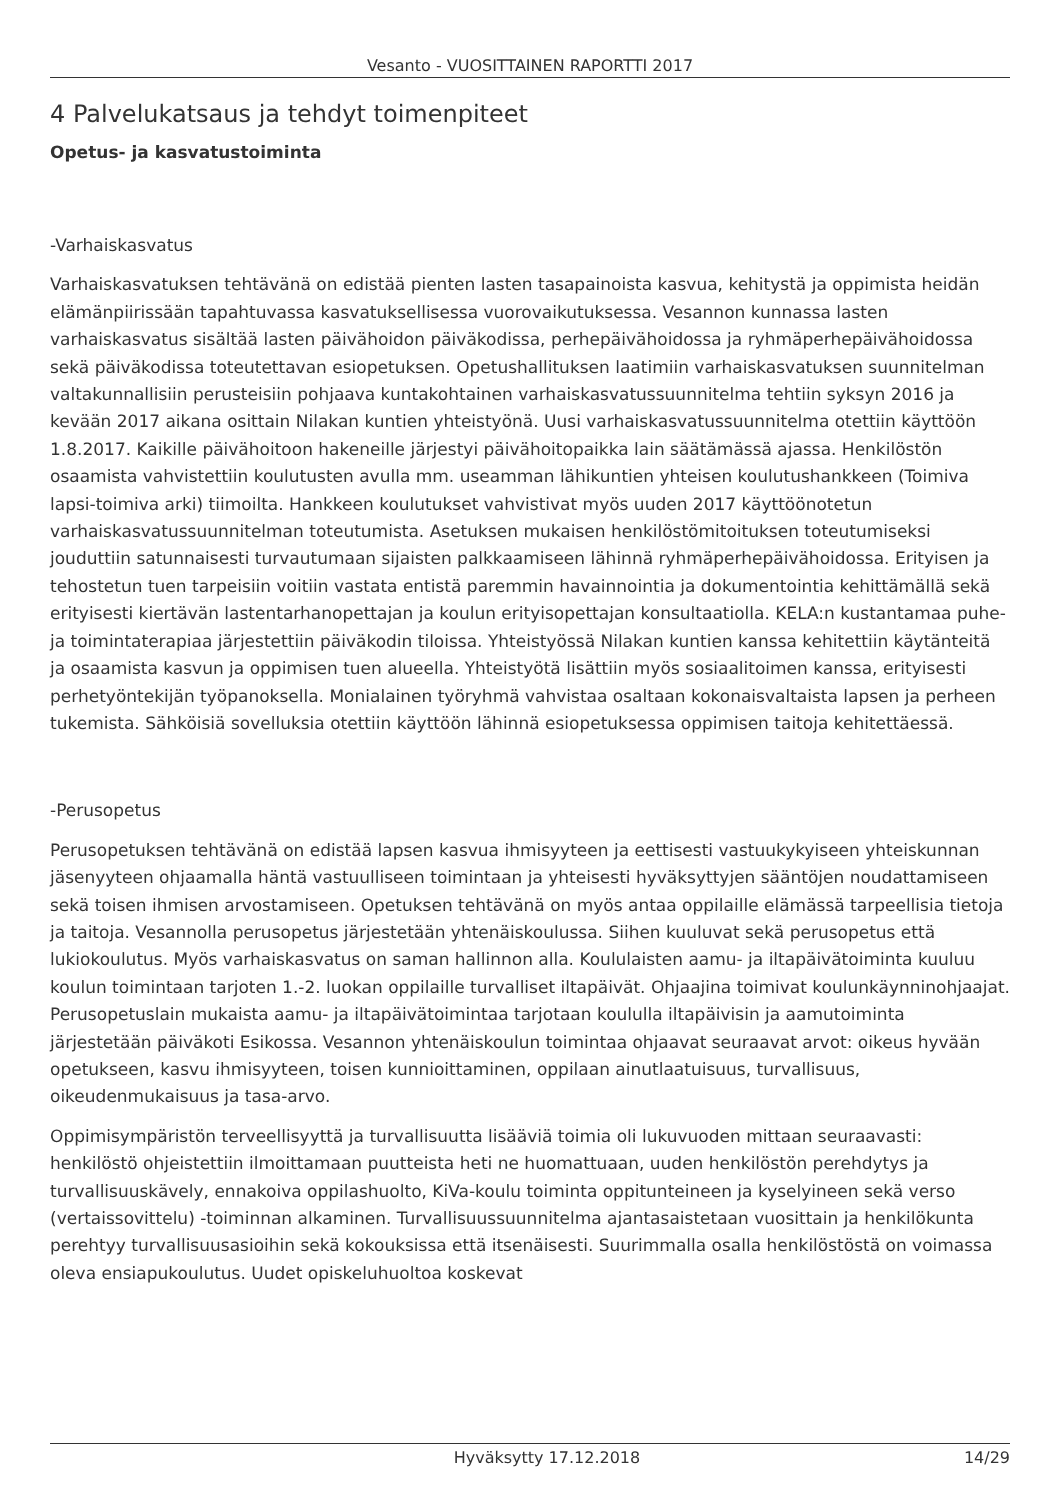Vesanto - VUOSITTAINEN RAPORTTI 2017
4 Palvelukatsaus ja tehdyt toimenpiteet
Opetus- ja kasvatustoiminta
-Varhaiskasvatus
Varhaiskasvatuksen tehtävänä on edistää pienten lasten tasapainoista kasvua, kehitystä ja oppimista heidän elämänpiirissään tapahtuvassa kasvatuksellisessa vuorovaikutuksessa. Vesannon kunnassa lasten varhaiskasvatus sisältää lasten päivähoidon päiväkodissa, perhepäivähoidossa ja ryhmäperhepäivähoidossa sekä päiväkodissa toteutettavan esiopetuksen. Opetushallituksen laatimiin varhaiskasvatuksen suunnitelman valtakunnallisiin perusteisiin pohjaava kuntakohtainen varhaiskasvatussuunnitelma tehtiin syksyn 2016 ja kevään 2017 aikana osittain Nilakan kuntien yhteistyönä. Uusi varhaiskasvatussuunnitelma otettiin käyttöön 1.8.2017. Kaikille päivähoitoon hakeneille järjestyi päivähoitopaikka lain säätämässä ajassa. Henkilöstön osaamista vahvistettiin koulutusten avulla mm. useamman lähikuntien yhteisen koulutushankkeen (Toimiva lapsi-toimiva arki) tiimoilta. Hankkeen koulutukset vahvistivat myös uuden 2017 käyttöönotetun varhaiskasvatussuunnitelman toteutumista. Asetuksen mukaisen henkilöstömitoituksen toteutumiseksi jouduttiin satunnaisesti turvautumaan sijaisten palkkaamiseen lähinnä ryhmäperhepäivähoidossa. Erityisen ja tehostetun tuen tarpeisiin voitiin vastata entistä paremmin havainnointia ja dokumentointia kehittämällä sekä erityisesti kiertävän lastentarhanopettajan ja koulun erityisopettajan konsultaatiolla. KELA:n kustantamaa puhe- ja toimintaterapiaa järjestettiin päiväkodin tiloissa. Yhteistyössä Nilakan kuntien kanssa kehitettiin käytänteitä ja osaamista kasvun ja oppimisen tuen alueella. Yhteistyötä lisättiin myös sosiaalitoimen kanssa, erityisesti perhetyöntekijän työpanoksella. Monialainen työryhmä vahvistaa osaltaan kokonaisvaltaista lapsen ja perheen tukemista. Sähköisiä sovelluksia otettiin käyttöön lähinnä esiopetuksessa oppimisen taitoja kehitettäessä.
-Perusopetus
Perusopetuksen tehtävänä on edistää lapsen kasvua ihmisyyteen ja eettisesti vastuukykyiseen yhteiskunnan jäsenyyteen ohjaamalla häntä vastuulliseen toimintaan ja yhteisesti hyväksyttyjen sääntöjen noudattamiseen sekä toisen ihmisen arvostamiseen. Opetuksen tehtävänä on myös antaa oppilaille elämässä tarpeellisia tietoja ja taitoja. Vesannolla perusopetus järjestetään yhtenäiskoulussa. Siihen kuuluvat sekä perusopetus että lukiokoulutus. Myös varhaiskasvatus on saman hallinnon alla. Koululaisten aamu- ja iltapäivätoiminta kuuluu koulun toimintaan tarjoten 1.-2. luokan oppilaille turvalliset iltapäivät. Ohjaajina toimivat koulunkäynninohjaajat. Perusopetuslain mukaista aamu- ja iltapäivätoimintaa tarjotaan koululla iltapäivisin ja aamutoiminta järjestetään päiväkoti Esikossa. Vesannon yhtenäiskoulun toimintaa ohjaavat seuraavat arvot: oikeus hyvään opetukseen, kasvu ihmisyyteen, toisen kunnioittaminen, oppilaan ainutlaatuisuus, turvallisuus, oikeudenmukaisuus ja tasa-arvo.
Oppimisympäristön terveellisyyttä ja turvallisuutta lisääviä toimia oli lukuvuoden mittaan seuraavasti: henkilöstö ohjeistettiin ilmoittamaan puutteista heti ne huomattuaan, uuden henkilöstön perehdytys ja turvallisuuskävely, ennakoiva oppilashuolto, KiVa-koulu toiminta oppitunteineen ja kyselyineen sekä verso (vertaissovittelu) -toiminnan alkaminen. Turvallisuussuunnitelma ajantasaistetaan vuosittain ja henkilökunta perehtyy turvallisuusasioihin sekä kokouksissa että itsenäisesti. Suurimmalla osalla henkilöstöstä on voimassa oleva ensiapukoulutus. Uudet opiskeluhuoltoa koskevat
Hyväksytty 17.12.2018 14/29